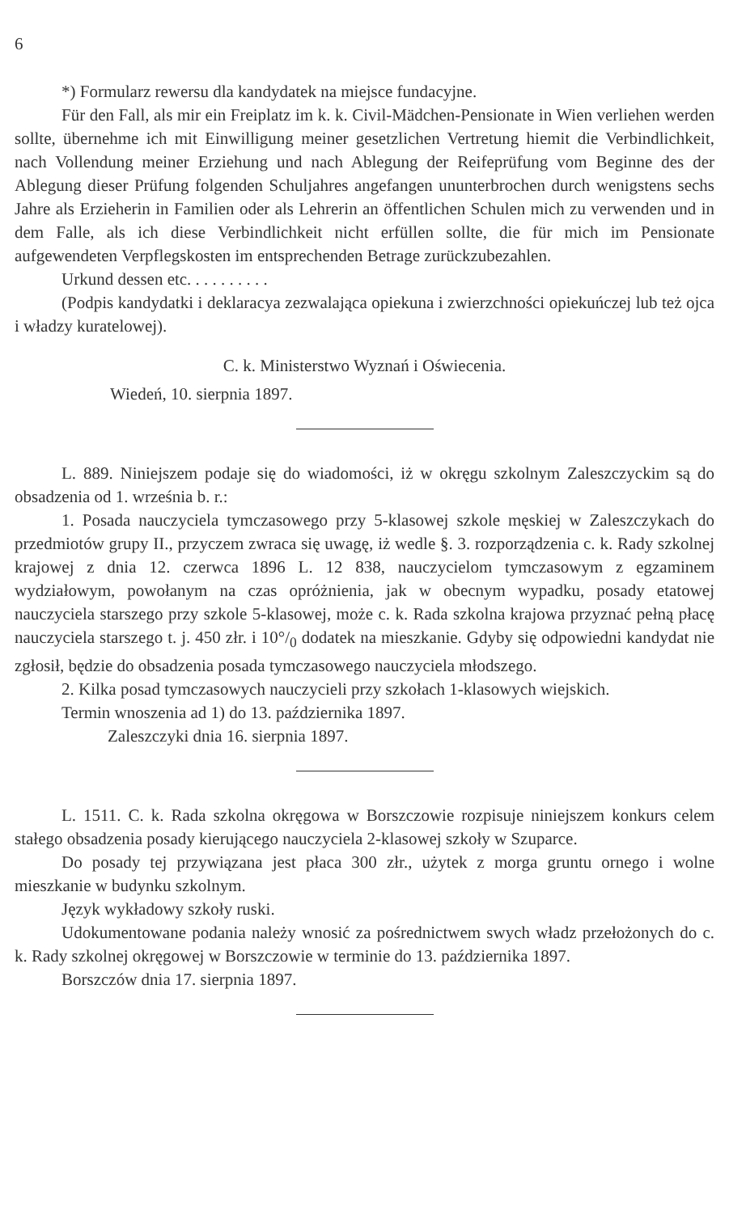6
*) Formularz rewersu dla kandydatek na miejsce fundacyjne.
Für den Fall, als mir ein Freiplatz im k. k. Civil-Mädchen-Pensionate in Wien verliehen werden sollte, übernehme ich mit Einwilligung meiner gesetzlichen Vertretung hiemit die Verbindlichkeit, nach Vollendung meiner Erziehung und nach Ablegung der Reifeprüfung vom Beginne des der Ablegung dieser Prüfung folgenden Schuljahres angefangen ununterbrochen durch wenigstens sechs Jahre als Erzieherin in Familien oder als Lehrerin an öffentlichen Schulen mich zu verwenden und in dem Falle, als ich diese Verbindlichkeit nicht erfüllen sollte, die für mich im Pensionate aufgewendeten Verpflegskosten im entsprechenden Betrage zurückzubezahlen.
Urkund dessen etc. . . . . . . . . .
(Podpis kandydatki i deklaracya zezwalająca opiekuna i zwierzchności opiekuńczej lub też ojca i władzy kuratelowej).
C. k. Ministerstwo Wyznań i Oświecenia.
Wiedeń, 10. sierpnia 1897.
L. 889. Niniejszem podaje się do wiadomości, iż w okręgu szkolnym Zaleszczyckim są do obsadzenia od 1. września b. r.:
1. Posada nauczyciela tymczasowego przy 5-klasowej szkole męskiej w Zaleszczykach do przedmiotów grupy II., przyczem zwraca się uwagę, iż wedle §. 3. rozporządzenia c. k. Rady szkolnej krajowej z dnia 12. czerwca 1896 L. 12 838, nauczycielom tymczasowym z egzaminem wydziałowym, powołanym na czas opróżnienia, jak w obecnym wypadku, posady etatowej nauczyciela starszego przy szkole 5-klasowej, może c. k. Rada szkolna krajowa przyznać pełną płacę nauczyciela starszego t. j. 450 złr. i 10°/<sub>0</sub> dodatek na mieszkanie. Gdyby się odpowiedni kandydat nie zgłosił, będzie do obsadzenia posada tymczasowego nauczyciela młodszego.
2. Kilka posad tymczasowych nauczycieli przy szkołach 1-klasowych wiejskich.
Termin wnoszenia ad 1) do 13. października 1897.
Zaleszczyki dnia 16. sierpnia 1897.
L. 1511. C. k. Rada szkolna okręgowa w Borszczowie rozpisuje niniejszem konkurs celem stałego obsadzenia posady kierującego nauczyciela 2-klasowej szkoły w Szuparce.
Do posady tej przywiązana jest płaca 300 złr., użytek z morga gruntu ornego i wolne mieszkanie w budynku szkolnym.
Język wykładowy szkoły ruski.
Udokumentowane podania należy wnosić za pośrednictwem swych władz przełożonych do c. k. Rady szkolnej okręgowej w Borszczowie w terminie do 13. października 1897.
Borszczów dnia 17. sierpnia 1897.